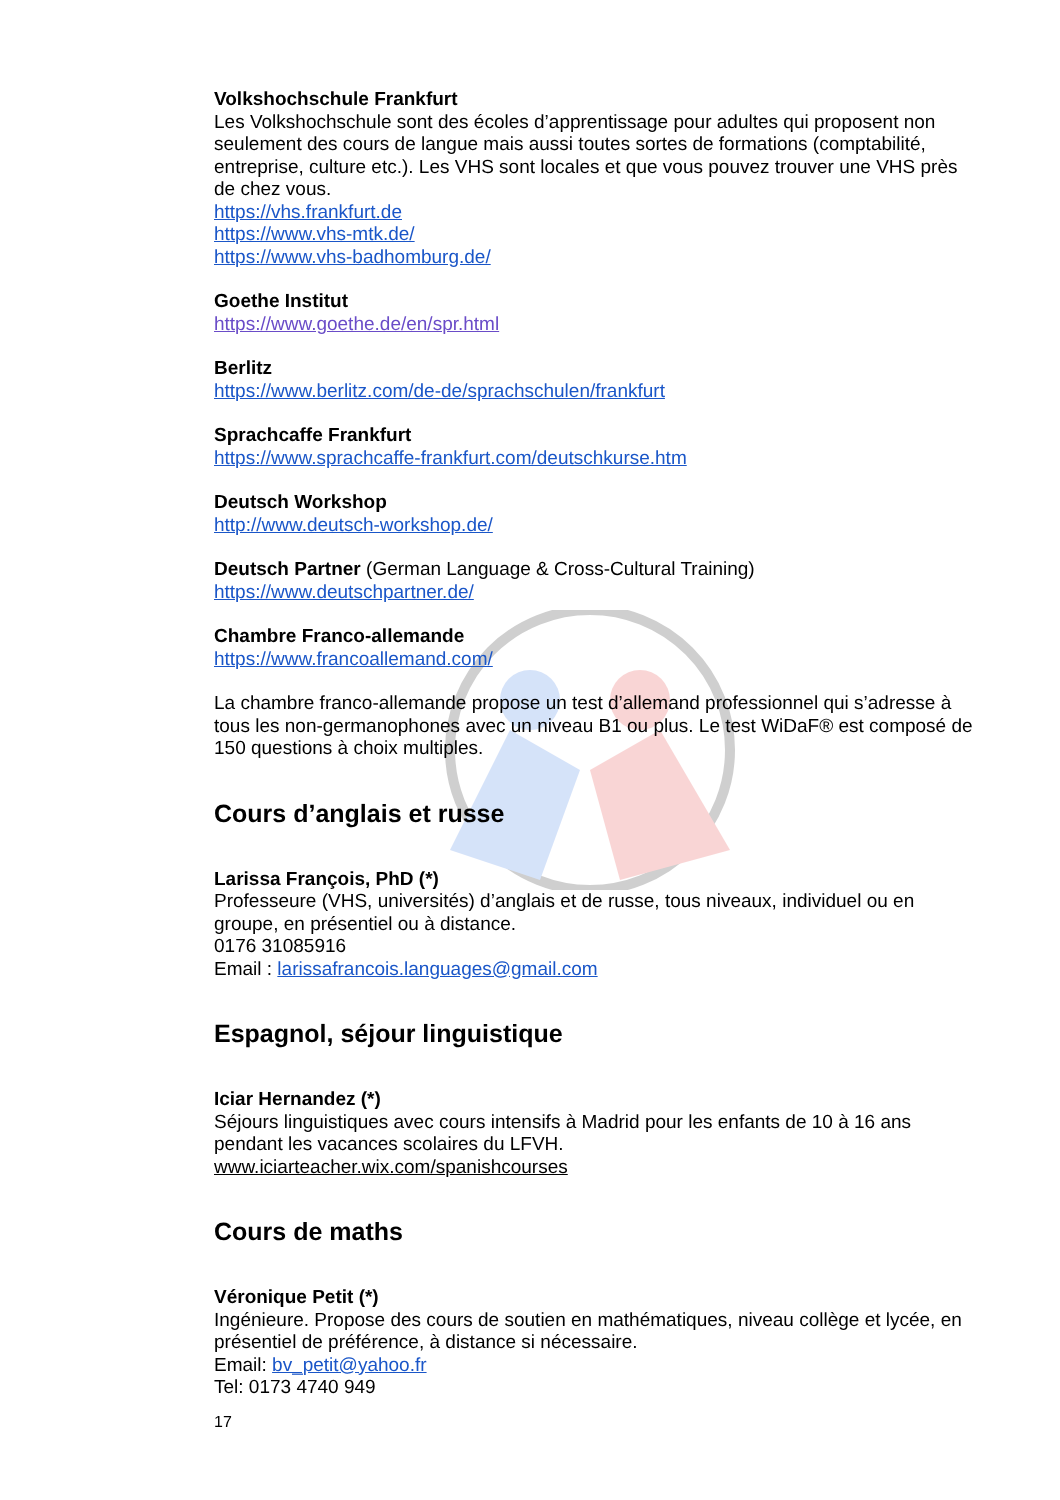Volkshochschule Frankfurt
Les Volkshochschule sont des écoles d’apprentissage pour adultes qui proposent non seulement des cours de langue mais aussi toutes sortes de formations (comptabilité, entreprise, culture etc.). Les VHS sont locales et que vous pouvez trouver une VHS près de chez vous.
https://vhs.frankfurt.de
https://www.vhs-mtk.de/
https://www.vhs-badhomburg.de/
Goethe Institut
https://www.goethe.de/en/spr.html
Berlitz
https://www.berlitz.com/de-de/sprachschulen/frankfurt
Sprachcaffe Frankfurt
https://www.sprachcaffe-frankfurt.com/deutschkurse.htm
Deutsch Workshop
http://www.deutsch-workshop.de/
Deutsch Partner (German Language & Cross-Cultural Training)
https://www.deutschpartner.de/
Chambre Franco-allemande
https://www.francoallemand.com/
La chambre franco-allemande propose un test d’allemand professionnel qui s’adresse à tous les non-germanophones avec un niveau B1 ou plus. Le test WiDaF® est composé de 150 questions à choix multiples.
Cours d’anglais et russe
Larissa François, PhD (*)
Professeure (VHS, universités) d’anglais et de russe, tous niveaux, individuel ou en groupe, en présentiel ou à distance.
0176 31085916
Email : larissafrancois.languages@gmail.com
Espagnol, séjour linguistique
Iciar Hernandez (*)
Séjours linguistiques avec cours intensifs à Madrid pour les enfants de 10 à 16 ans pendant les vacances scolaires du LFVH.
www.iciarteacher.wix.com/spanishcourses
Cours de maths
Véronique Petit (*)
Ingénieure. Propose des cours de soutien en mathématiques, niveau collège et lycée, en présentiel de préférence, à distance si nécessaire.
Email: bv_petit@yahoo.fr
Tel: 0173 4740 949
17